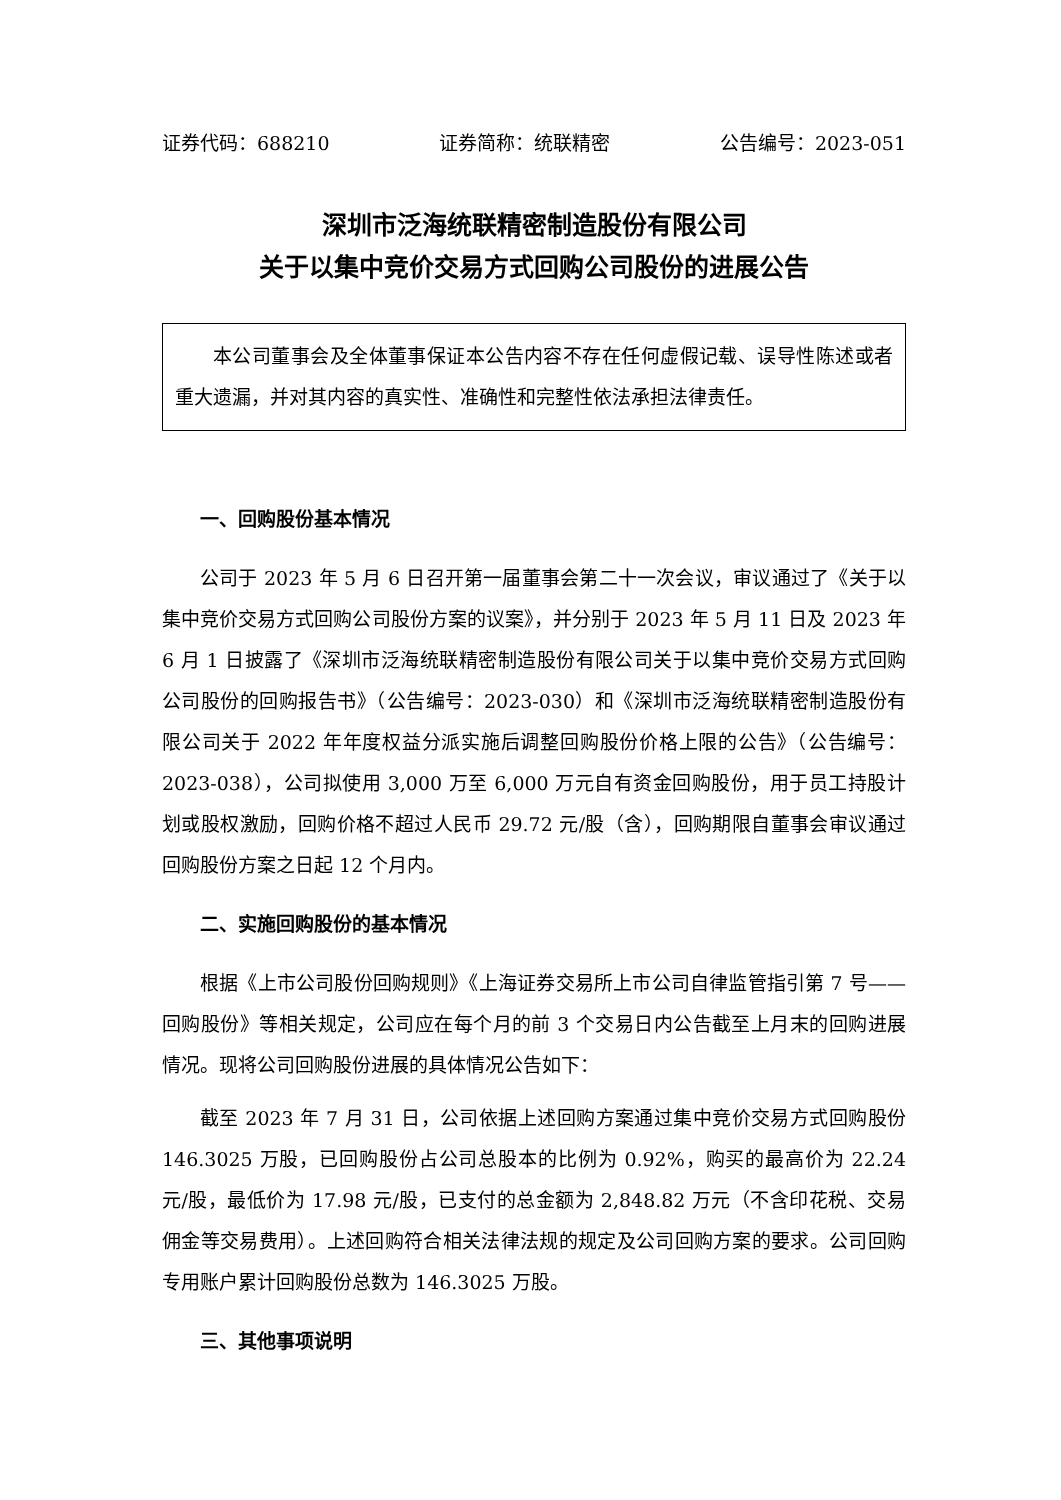证券代码：688210 证券简称：统联精密 公告编号：2023-051
深圳市泛海统联精密制造股份有限公司
关于以集中竞价交易方式回购公司股份的进展公告
本公司董事会及全体董事保证本公告内容不存在任何虚假记载、误导性陈述或者重大遗漏，并对其内容的真实性、准确性和完整性依法承担法律责任。
一、回购股份基本情况
公司于 2023 年 5 月 6 日召开第一届董事会第二十一次会议，审议通过了《关于以集中竞价交易方式回购公司股份方案的议案》，并分别于 2023 年 5 月 11 日及 2023 年 6 月 1 日披露了《深圳市泛海统联精密制造股份有限公司关于以集中竞价交易方式回购公司股份的回购报告书》（公告编号：2023-030）和《深圳市泛海统联精密制造股份有限公司关于 2022 年年度权益分派实施后调整回购股份价格上限的公告》（公告编号：2023-038），公司拟使用 3,000 万至 6,000 万元自有资金回购股份，用于员工持股计划或股权激励，回购价格不超过人民币 29.72 元/股（含），回购期限自董事会审议通过回购股份方案之日起 12 个月内。
二、实施回购股份的基本情况
根据《上市公司股份回购规则》《上海证券交易所上市公司自律监管指引第 7 号——回购股份》等相关规定，公司应在每个月的前 3 个交易日内公告截至上月末的回购进展情况。现将公司回购股份进展的具体情况公告如下：
截至 2023 年 7 月 31 日，公司依据上述回购方案通过集中竞价交易方式回购股份 146.3025 万股，已回购股份占公司总股本的比例为 0.92%，购买的最高价为 22.24 元/股，最低价为 17.98 元/股，已支付的总金额为 2,848.82 万元（不含印花税、交易佣金等交易费用）。上述回购符合相关法律法规的规定及公司回购方案的要求。公司回购专用账户累计回购股份总数为 146.3025 万股。
三、其他事项说明